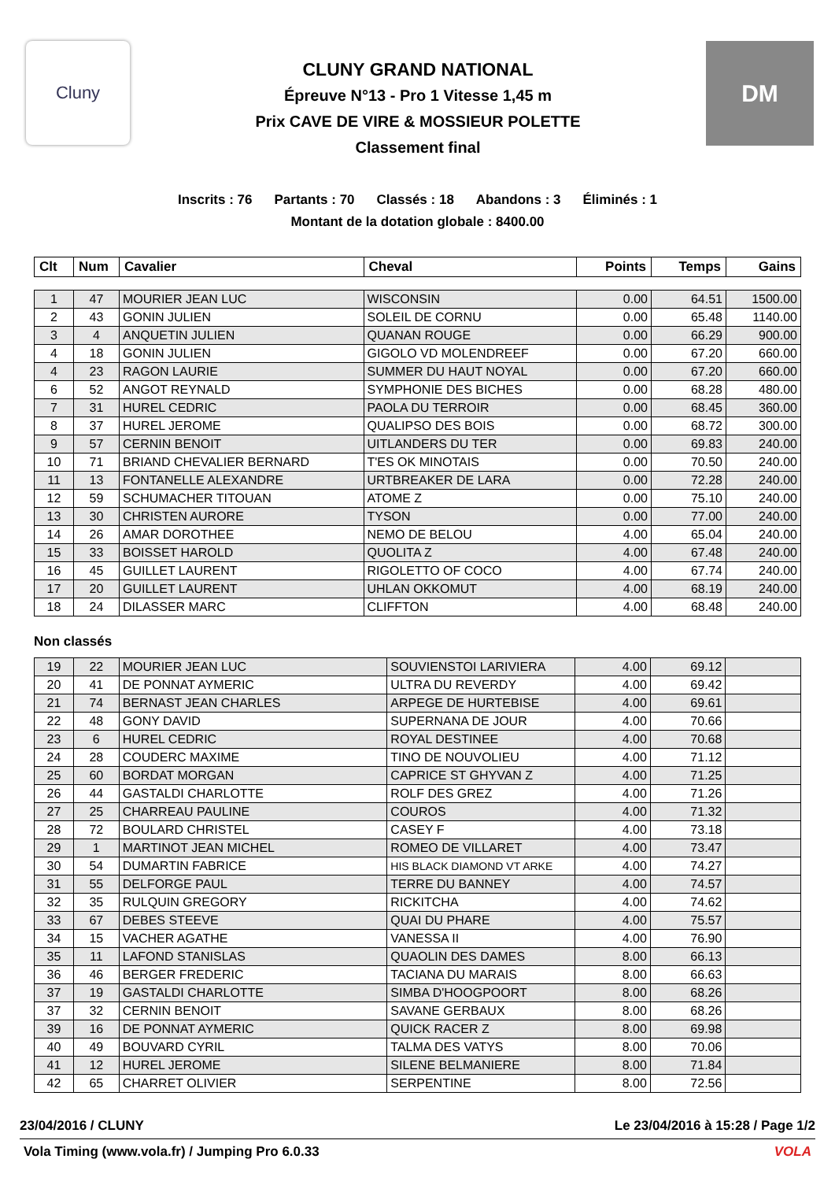Cluny
CLUNY GRAND NATIONAL
Épreuve N°13 - Pro 1 Vitesse 1,45 m
Prix CAVE DE VIRE & MOSSIEUR POLETTE
Classement final
DM
Inscrits : 76 Partants : 70 Classés : 18 Abandons : 3 Éliminés : 1
Montant de la dotation globale : 8400.00
| Clt | Num | Cavalier | Cheval | Points | Temps | Gains |
| --- | --- | --- | --- | --- | --- | --- |
| 1 | 47 | MOURIER JEAN LUC | WISCONSIN | 0.00 | 64.51 | 1500.00 |
| 2 | 43 | GONIN JULIEN | SOLEIL DE CORNU | 0.00 | 65.48 | 1140.00 |
| 3 | 4 | ANQUETIN JULIEN | QUANAN ROUGE | 0.00 | 66.29 | 900.00 |
| 4 | 18 | GONIN JULIEN | GIGOLO VD MOLENDREEF | 0.00 | 67.20 | 660.00 |
| 4 | 23 | RAGON LAURIE | SUMMER DU HAUT NOYAL | 0.00 | 67.20 | 660.00 |
| 6 | 52 | ANGOT REYNALD | SYMPHONIE DES BICHES | 0.00 | 68.28 | 480.00 |
| 7 | 31 | HUREL CEDRIC | PAOLA DU TERROIR | 0.00 | 68.45 | 360.00 |
| 8 | 37 | HUREL JEROME | QUALIPSO DES BOIS | 0.00 | 68.72 | 300.00 |
| 9 | 57 | CERNIN BENOIT | UITLANDERS DU TER | 0.00 | 69.83 | 240.00 |
| 10 | 71 | BRIAND CHEVALIER BERNARD | T'ES OK MINOTAIS | 0.00 | 70.50 | 240.00 |
| 11 | 13 | FONTANELLE ALEXANDRE | URTBREAKER DE LARA | 0.00 | 72.28 | 240.00 |
| 12 | 59 | SCHUMACHER TITOUAN | ATOME Z | 0.00 | 75.10 | 240.00 |
| 13 | 30 | CHRISTEN AURORE | TYSON | 0.00 | 77.00 | 240.00 |
| 14 | 26 | AMAR DOROTHEE | NEMO DE BELOU | 4.00 | 65.04 | 240.00 |
| 15 | 33 | BOISSET HAROLD | QUOLITA Z | 4.00 | 67.48 | 240.00 |
| 16 | 45 | GUILLET LAURENT | RIGOLETTO OF COCO | 4.00 | 67.74 | 240.00 |
| 17 | 20 | GUILLET LAURENT | UHLAN OKKOMUT | 4.00 | 68.19 | 240.00 |
| 18 | 24 | DILASSER MARC | CLIFFTON | 4.00 | 68.48 | 240.00 |
Non classés
| 19 | 22 | MOURIER JEAN LUC | SOUVIENSTOI LARIVIERA | 4.00 | 69.12 | |
| 20 | 41 | DE PONNAT AYMERIC | ULTRA DU REVERDY | 4.00 | 69.42 | |
| 21 | 74 | BERNAST JEAN CHARLES | ARPEGE DE HURTEBISE | 4.00 | 69.61 | |
| 22 | 48 | GONY DAVID | SUPERNANA DE JOUR | 4.00 | 70.66 | |
| 23 | 6 | HUREL CEDRIC | ROYAL DESTINEE | 4.00 | 70.68 | |
| 24 | 28 | COUDERC MAXIME | TINO DE NOUVOLIEU | 4.00 | 71.12 | |
| 25 | 60 | BORDAT MORGAN | CAPRICE ST GHYVAN Z | 4.00 | 71.25 | |
| 26 | 44 | GASTALDI CHARLOTTE | ROLF DES GREZ | 4.00 | 71.26 | |
| 27 | 25 | CHARREAU PAULINE | COUROS | 4.00 | 71.32 | |
| 28 | 72 | BOULARD CHRISTEL | CASEY F | 4.00 | 73.18 | |
| 29 | 1 | MARTINOT JEAN MICHEL | ROMEO DE VILLARET | 4.00 | 73.47 | |
| 30 | 54 | DUMARTIN FABRICE | HIS BLACK DIAMOND VT ARKE | 4.00 | 74.27 | |
| 31 | 55 | DELFORGE PAUL | TERRE DU BANNEY | 4.00 | 74.57 | |
| 32 | 35 | RULQUIN GREGORY | RICKITCHA | 4.00 | 74.62 | |
| 33 | 67 | DEBES STEEVE | QUAI DU PHARE | 4.00 | 75.57 | |
| 34 | 15 | VACHER AGATHE | VANESSA II | 4.00 | 76.90 | |
| 35 | 11 | LAFOND STANISLAS | QUAOLIN DES DAMES | 8.00 | 66.13 | |
| 36 | 46 | BERGER FREDERIC | TACIANA DU MARAIS | 8.00 | 66.63 | |
| 37 | 19 | GASTALDI CHARLOTTE | SIMBA D'HOOGPOORT | 8.00 | 68.26 | |
| 37 | 32 | CERNIN BENOIT | SAVANE GERBAUX | 8.00 | 68.26 | |
| 39 | 16 | DE PONNAT AYMERIC | QUICK RACER Z | 8.00 | 69.98 | |
| 40 | 49 | BOUVARD CYRIL | TALMA DES VATYS | 8.00 | 70.06 | |
| 41 | 12 | HUREL JEROME | SILENE BELMANIERE | 8.00 | 71.84 | |
| 42 | 65 | CHARRET OLIVIER | SERPENTINE | 8.00 | 72.56 | |
23/04/2016 / CLUNY Le 23/04/2016 à 15:28 / Page 1/2
Vola Timing (www.vola.fr) / Jumping Pro 6.0.33 VOLA